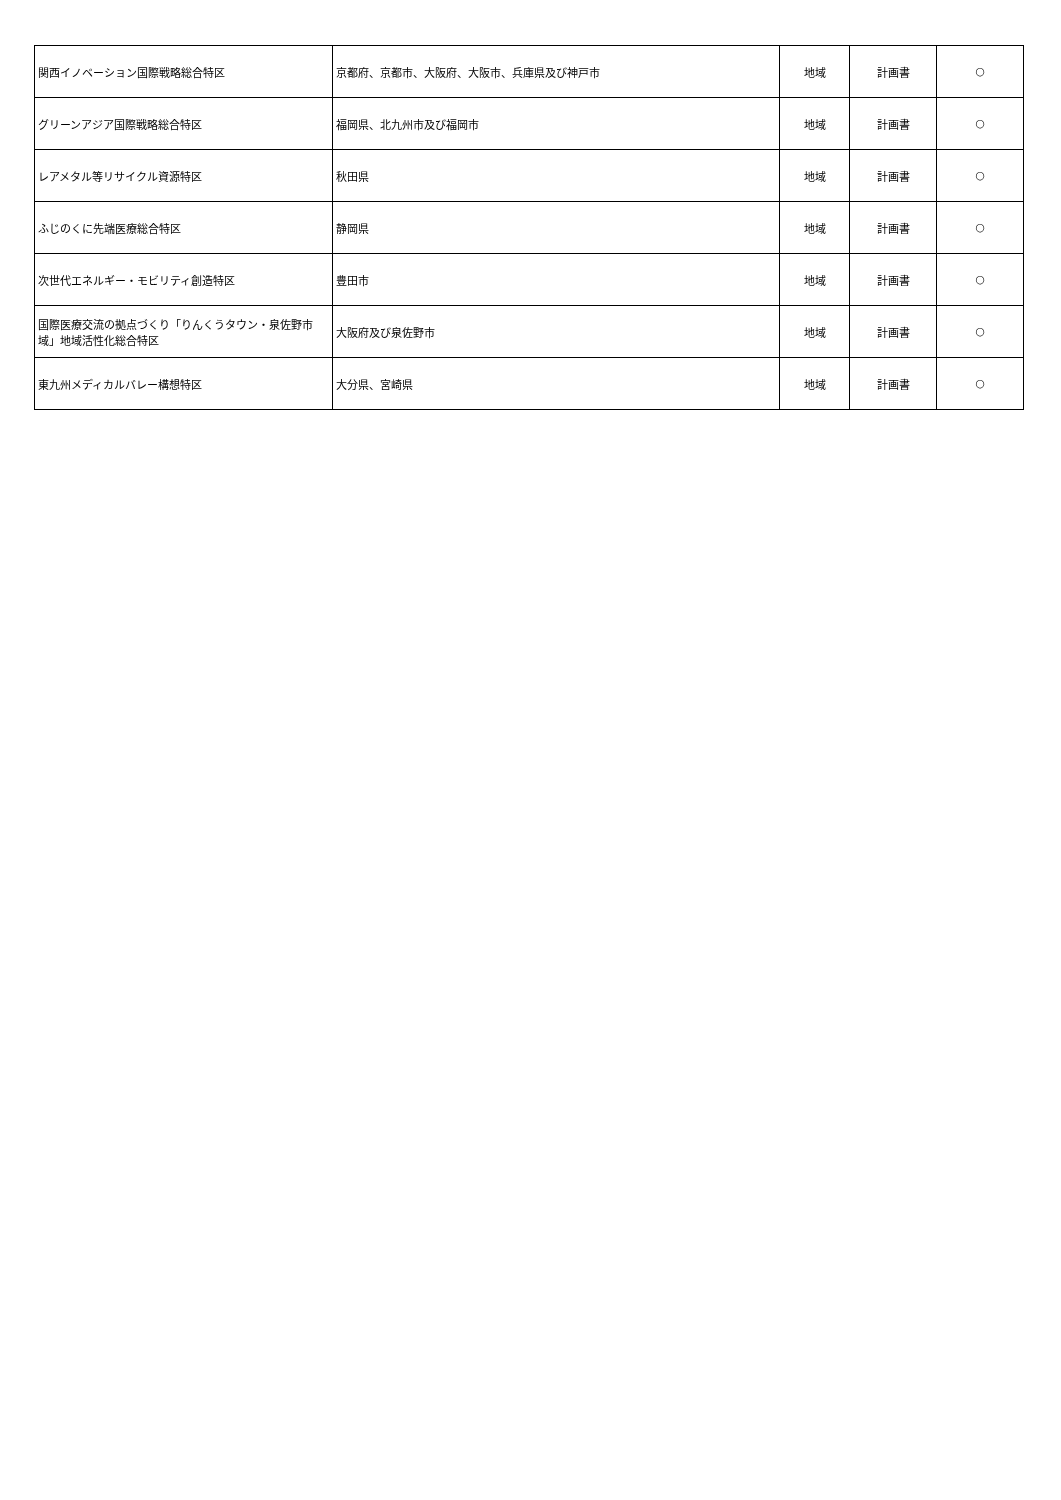| 関西イノベーション国際戦略総合特区 | 京都府、京都市、大阪府、大阪市、兵庫県及び神戸市 | 地域 | 計画書 | ○ |
| グリーンアジア国際戦略総合特区 | 福岡県、北九州市及び福岡市 | 地域 | 計画書 | ○ |
| レアメタル等リサイクル資源特区 | 秋田県 | 地域 | 計画書 | ○ |
| ふじのくに先端医療総合特区 | 静岡県 | 地域 | 計画書 | ○ |
| 次世代エネルギー・モビリティ創造特区 | 豊田市 | 地域 | 計画書 | ○ |
| 国際医療交流の拠点づくり「りんくうタウン・泉佐野市域」地域活性化総合特区 | 大阪府及び泉佐野市 | 地域 | 計画書 | ○ |
| 東九州メディカルバレー構想特区 | 大分県、宮崎県 | 地域 | 計画書 | ○ |